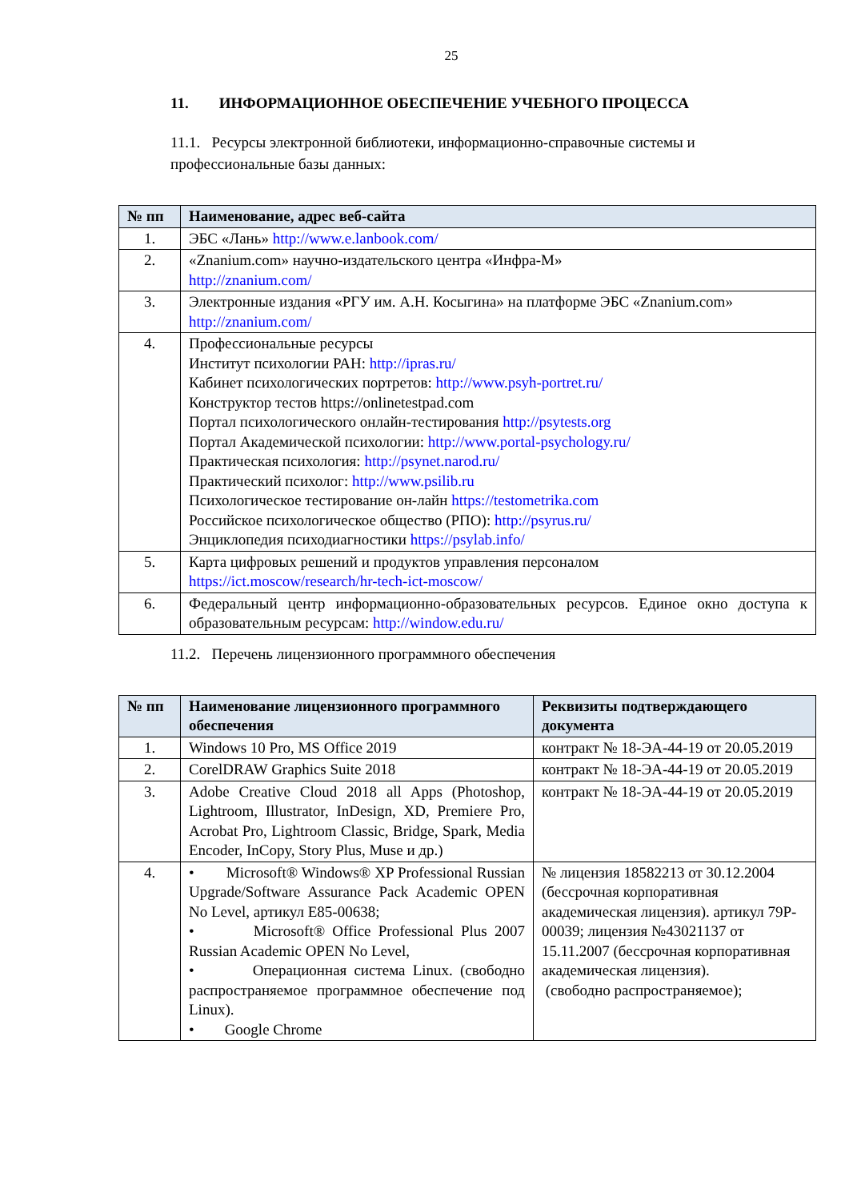25
11. ИНФОРМАЦИОННОЕ ОБЕСПЕЧЕНИЕ УЧЕБНОГО ПРОЦЕССА
11.1. Ресурсы электронной библиотеки, информационно-справочные системы и профессиональные базы данных:
| № пп | Наименование, адрес веб-сайта |
| --- | --- |
| 1. | ЭБС «Лань» http://www.e.lanbook.com/ |
| 2. | «Znanium.com» научно-издательского центра «Инфра-М» http://znanium.com/ |
| 3. | Электронные издания «РГУ им. А.Н. Косыгина» на платформе ЭБС «Znanium.com» http://znanium.com/ |
| 4. | Профессиональные ресурсы Институт психологии РАН: http://ipras.ru/ Кабинет психологических портретов: http://www.psyh-portret.ru/ Конструктор тестов https://onlinetestpad.com Портал психологического онлайн-тестирования http://psytests.org Портал Академической психологии: http://www.portal-psychology.ru/ Практическая психология: http://psynet.narod.ru/ Практический психолог: http://www.psilib.ru Психологическое тестирование он-лайн https://testometrika.com Российское психологическое общество (РПО): http://psyrus.ru/ Энциклопедия психодиагностики https://psylab.info/ |
| 5. | Карта цифровых решений и продуктов управления персоналом https://ict.moscow/research/hr-tech-ict-moscow/ |
| 6. | Федеральный центр информационно-образовательных ресурсов. Единое окно доступа к образовательным ресурсам: http://window.edu.ru/ |
11.2. Перечень лицензионного программного обеспечения
| № пп | Наименование лицензионного программного обеспечения | Реквизиты подтверждающего документа |
| --- | --- | --- |
| 1. | Windows 10 Pro, MS Office 2019 | контракт № 18-ЭА-44-19 от 20.05.2019 |
| 2. | CorelDRAW Graphics Suite 2018 | контракт № 18-ЭА-44-19 от 20.05.2019 |
| 3. | Adobe Creative Cloud 2018 all Apps (Photoshop, Lightroom, Illustrator, InDesign, XD, Premiere Pro, Acrobat Pro, Lightroom Classic, Bridge, Spark, Media Encoder, InCopy, Story Plus, Muse и др.) | контракт № 18-ЭА-44-19 от 20.05.2019 |
| 4. | • Microsoft® Windows® XP Professional Russian Upgrade/Software Assurance Pack Academic OPEN No Level, артикул E85-00638; • Microsoft® Office Professional Plus 2007 Russian Academic OPEN No Level, • Операционная система Linux. (свободно распространяемое программное обеспечение под Linux). • Google Chrome | № лицензия 18582213 от 30.12.2004 (бессрочная корпоративная академическая лицензия). артикул 79P-00039; лицензия №43021137 от 15.11.2007 (бессрочная корпоративная академическая лицензия). (свободно распространяемое); |